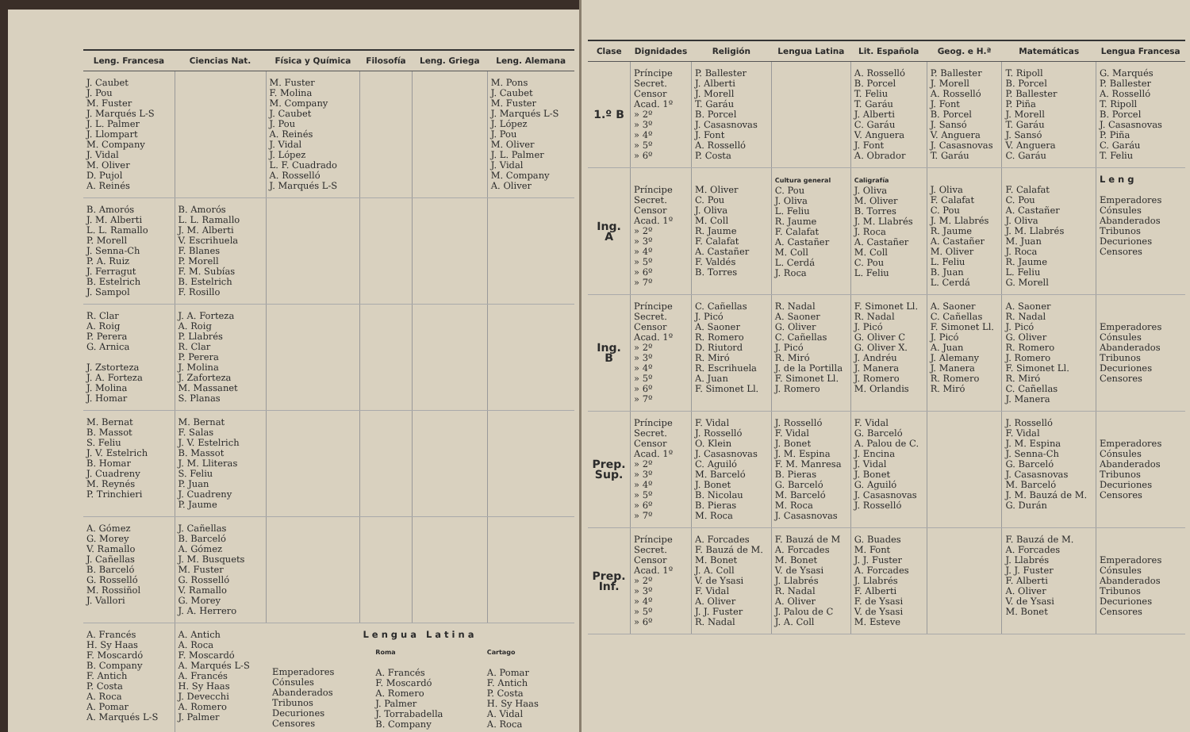| Leng. Francesa | Ciencias Nat. | Física y Química | Filosofía | Leng. Griega | Leng. Alemana |
| --- | --- | --- | --- | --- | --- |
| J. Caubet J. Pou M. Fuster J. Marqués L-S J. L. Palmer J. Llompart M. Company J. Vidal M. Oliver D. Pujol A. Reinés | | M. Fuster F. Molina M. Company J. Caubet J. Pou A. Reinés J. Vidal J. López L. F. Cuadrado A. Rosselló J. Marqués L-S | | | M. Pons J. Caubet M. Fuster J. Marqués L-S J. López J. Pou M. Oliver J. L. Palmer J. Vidal M. Company A. Oliver |
| B. Amorós J. M. Alberti L. L. Ramallo P. Morell J. Senna-Ch P. A. Ruiz J. Ferragut B. Estelrich J. Sampol | B. Amorós L. L. Ramallo J. M. Alberti V. Escrihuela F. Blanes P. Morell F. M. Subías B. Estelrich F. Rosillo | | | | |
| R. Clar A. Roig P. Perera G. Arnica J. Zstorteza J. A. Forteza J. Molina J. Homar | J. A. Forteza A. Roig P. Llabrés R. Clar P. Perera J. Molina J. Zaforteza M. Massanet S. Planas | | | | |
| M. Bernat B. Massot S. Feliu J. V. Estelrich B. Homar J. Cuadreny M. Reynés P. Trinchieri | M. Bernat F. Salas J. V. Estelrich B. Massot J. M. Lliteras S. Feliu P. Juan J. Cuadreny P. Jaume | | | | |
| A. Gómez G. Morey V. Ramallo J. Cañellas B. Barceló G. Rosselló M. Rossiñol J. Vallori | J. Cañellas B. Barceló A. Gómez J. M. Busquets M. Fuster G. Rosselló V. Ramallo G. Morey J. A. Herrero | | | | |
| A. Francés H. Sy Haas F. Moscardó B. Company F. Antich P. Costa A. Roca A. Pomar A. Marqués L-S | A. Antich A. Roca F. Moscardó A. Marqués L-S A. Francés H. Sy Haas J. Devecchi A. Romero J. Palmer | Lengua Latina / Emperadores Cónsules Abanderados Tribunos Decuriones Censores / Roma A. Francés F. Moscardó A. Romero J. Palmer J. Torrabadella B. Company / Cartago A. Pomar F. Antich P. Costa H. Sy Haas A. Vidal A. Roca / | | | |
| Clase | Dignidades | Religión | Lengua Latina | Lit. Española | Geog. e H.ª | Matemáticas | Lengua Francesa |
| --- | --- | --- | --- | --- | --- | --- | --- |
| 1.º B | Príncipe Secret. Censor Acad. 1º » 2º » 3º » 4º » 5º » 6º | P. Ballester J. Alberti J. Morell T. Garáu B. Porcel J. Casasnovas J. Font A. Rosselló P. Costa | | A. Rosselló B. Porcel T. Feliu T. Garáu J. Alberti C. Garáu V. Anguera J. Font A. Obrador | P. Ballester J. Morell A. Rosselló J. Font B. Porcel J. Sansó V. Anguera J. Casasnovas T. Garáu | T. Ripoll B. Porcel P. Ballester P. Piña J. Morell T. Garáu J. Sansó V. Anguera C. Garáu | G. Marqués P. Ballester A. Rosselló T. Ripoll B. Porcel J. Casasnovas P. Piña C. Garáu T. Feliu |
| Ing. A | Príncipe Secret. Censor Acad. 1º » 2º » 3º » 4º » 5º » 6º » 7º | M. Oliver C. Pou J. Oliva M. Coll R. Jaume F. Calafat A. Castañer F. Valdés B. Torres | Cultura general C. Pou J. Oliva L. Feliu R. Jaume F. Calafat A. Castañer M. Coll L. Cerdá J. Roca | Caligrafía J. Oliva M. Oliver B. Torres J. M. Llabrés J. Roca A. Castañer M. Coll C. Pou L. Feliu | J. Oliva F. Calafat C. Pou J. M. Llabrés R. Jaume A. Castañer M. Oliver L. Feliu B. Juan L. Cerdá | F. Calafat C. Pou A. Castañer J. Oliva J. M. Llabrés M. Juan J. Roca R. Jaume L. Feliu G. Morell | Leng Emperadores Cónsules Abanderados Tribunos Decuriones Censores |
| Ing. B | Príncipe Secret. Censor Acad. 1º » 2º » 3º » 4º » 5º » 6º » 7º | C. Cañellas J. Picó A. Saoner R. Romero D. Riutord R. Miró R. Escrihuela A. Juan F. Simonet Ll. | R. Nadal A. Saoner G. Oliver C. Cañellas J. Picó R. Miró J. de la Portilla F. Simonet Ll. J. Romero | F. Simonet Ll. R. Nadal J. Picó G. Oliver C G. Oliver X. J. Andréu J. Manera J. Romero M. Orlandis | A. Saoner C. Cañellas F. Simonet Ll. J. Picó A. Juan J. Alemany J. Manera R. Romero R. Miró | A. Saoner R. Nadal J. Picó G. Oliver R. Romero J. Romero F. Simonet Ll. R. Miró C. Cañellas J. Manera | Emperadores Cónsules Abanderados Tribunos Decuriones Censores |
| Prep. Sup. | Príncipe Secret. Censor Acad. 1º » 2º » 3º » 4º » 5º » 6º » 7º | F. Vidal J. Rosselló O. Klein J. Casasnovas C. Aguiló M. Barceló J. Bonet B. Nicolau B. Pieras M. Roca | J. Rosselló F. Vidal J. Bonet J. M. Espina F. M. Manresa B. Pieras G. Barceló M. Barceló M. Roca J. Casasnovas | F. Vidal G. Barceló A. Palou de C. J. Encina J. Vidal J. Bonet G. Aguiló J. Casasnovas J. Rosselló | | J. Rosselló F. Vidal J. M. Espina J. Senna-Ch G. Barceló J. Casasnovas M. Barceló J. M. Bauzá de M. G. Durán | Emperadores Cónsules Abanderados Tribunos Decuriones Censores |
| Prep. Inf. | Príncipe Secret. Censor Acad. 1º » 2º » 3º » 4º » 5º » 6º | A. Forcades F. Bauzá de M. M. Bonet J. A. Coll V. de Ysasi F. Vidal A. Oliver J. J. Fuster R. Nadal | F. Bauzá de M A. Forcades M. Bonet V. de Ysasi J. Llabrés R. Nadal A. Oliver J. Palou de C J. A. Coll | G. Buades M. Font J. J. Fuster A. Forcades J. Llabrés F. Alberti F. de Ysasi V. de Ysasi M. Esteve | | F. Bauzá de M. A. Forcades J. Llabrés J. J. Fuster F. Alberti A. Oliver V. de Ysasi M. Bonet | Emperadores Cónsules Abanderados Tribunos Decuriones Censores |